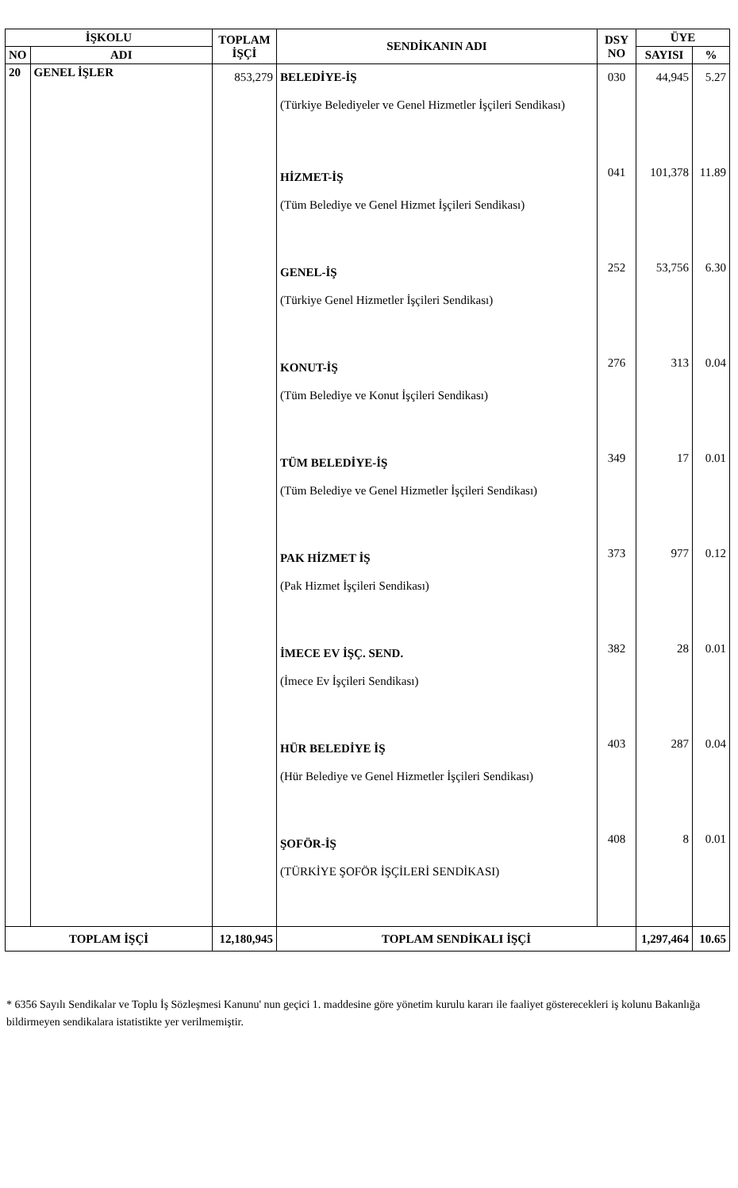| İŞKOLU | | TOPLAM İŞÇİ | SENDİKANIN ADI | DSY NO | ÜYE | |
| --- | --- | --- | --- | --- | --- | --- |
| NO | ADI | | | | SAYISI | % |
| 20 | GENEL İŞLER | 853,279 | BELEDİYE-İŞ (Türkiye Belediyeler ve Genel Hizmetler İşçileri Sendikası) | 030 | 44,945 | 5.27 |
| | | | HİZMET-İŞ (Tüm Belediye ve Genel Hizmet İşçileri Sendikası) | 041 | 101,378 | 11.89 |
| | | | GENEL-İŞ (Türkiye Genel Hizmetler İşçileri Sendikası) | 252 | 53,756 | 6.30 |
| | | | KONUT-İŞ (Tüm Belediye ve Konut İşçileri Sendikası) | 276 | 313 | 0.04 |
| | | | TÜM BELEDİYE-İŞ (Tüm Belediye ve Genel Hizmetler İşçileri Sendikası) | 349 | 17 | 0.01 |
| | | | PAK HİZMET İŞ (Pak Hizmet İşçileri Sendikası) | 373 | 977 | 0.12 |
| | | | İMECE EV İŞÇ. SEND. (İmece Ev İşçileri Sendikası) | 382 | 28 | 0.01 |
| | | | HÜR BELEDİYE İŞ (Hür Belediye ve Genel Hizmetler İşçileri Sendikası) | 403 | 287 | 0.04 |
| | | | ŞOFÖR-İŞ (TÜRKİYE ŞOFÖR İŞÇİLERİ SENDİKASI) | 408 | 8 | 0.01 |
| TOPLAM İŞÇİ | | 12,180,945 | TOPLAM SENDİKALI İŞÇİ | | 1,297,464 | 10.65 |
* 6356 Sayılı Sendikalar ve Toplu İş Sözleşmesi Kanunu' nun geçici 1. maddesine göre yönetim kurulu kararı ile faaliyet gösterecekleri iş kolunu Bakanlığa bildirmeyen sendikalara istatistikte yer verilmemiştir.